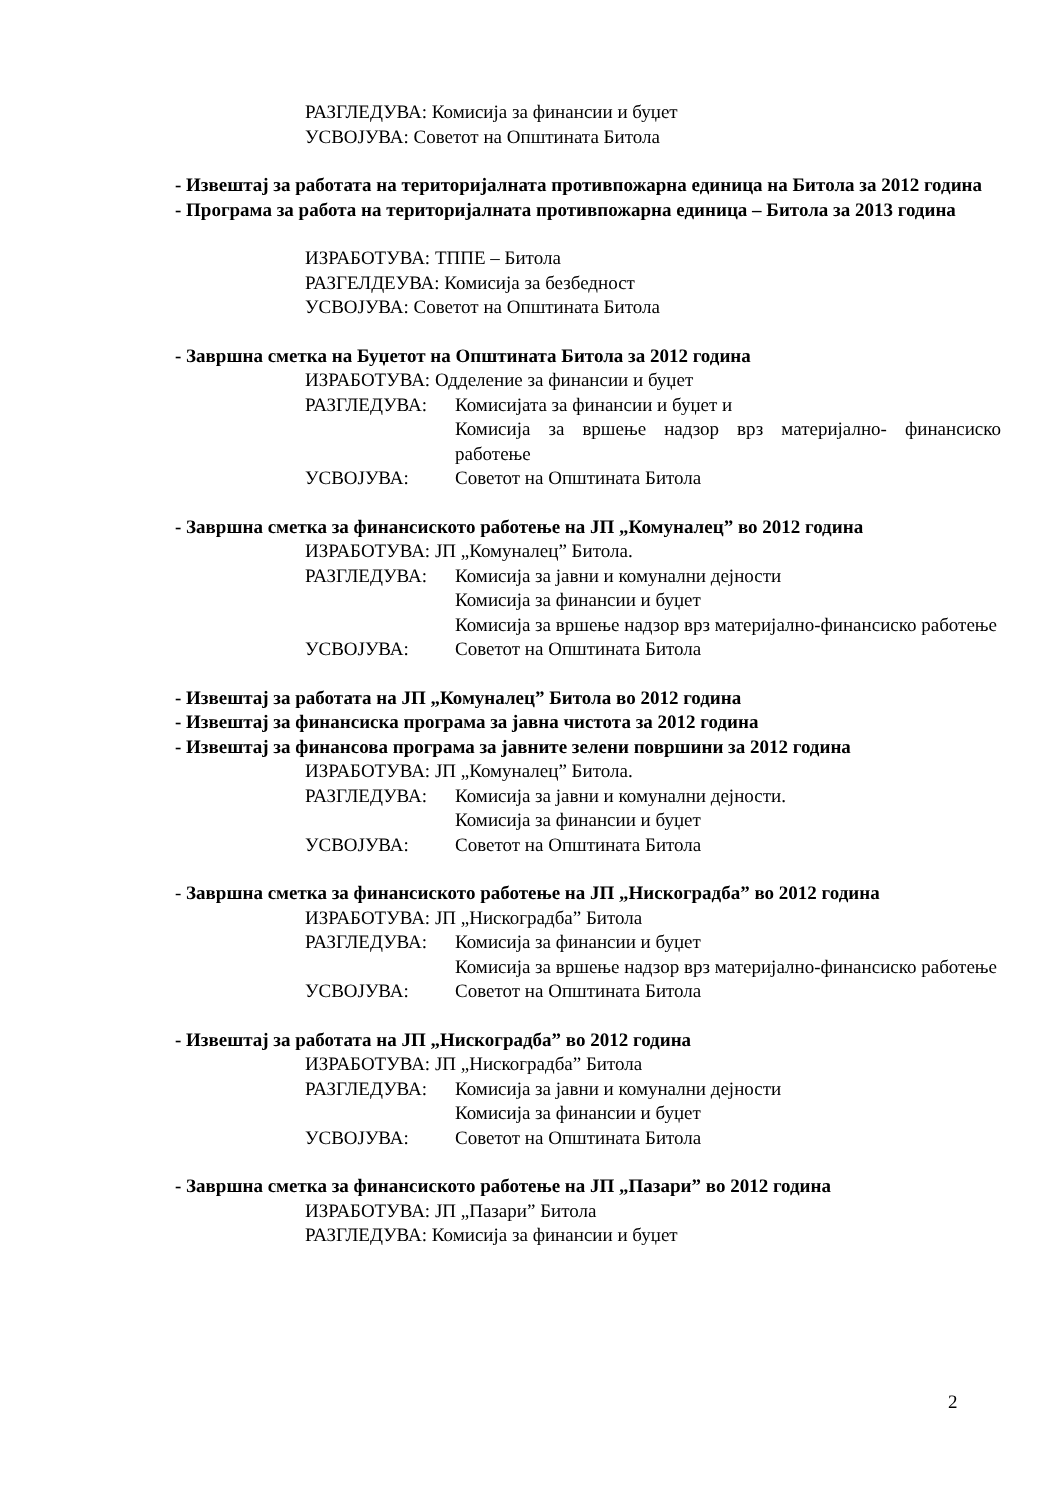РАЗГЛЕДУВА: Комисија за финансии и буџет
УСВОЈУВА: Советот на Општината Битола
- Извештај за работата на територијалната противпожарна единица на Битола за 2012 година
- Програма за работа на територијалната противпожарна единица – Битола за 2013 година
ИЗРАБОТУВА: ТППЕ – Битола
РАЗГЕЛДЕУВА: Комисија за безбедност
УСВОЈУВА: Советот на Општината Битола
- Завршна сметка на Буџетот на Општината Битола за 2012 година
ИЗРАБОТУВА: Одделение за финансии и буџет
РАЗГЛЕДУВА: Комисијата за финансии и буџет и
Комисија за вршење надзор врз материјално- финансиско работење
УСВОЈУВА: Советот на Општината Битола
- Завршна сметка за финансиското работење на ЈП „Комуналец” во 2012 година
ИЗРАБОТУВА: ЈП „Комуналец” Битола.
РАЗГЛЕДУВА: Комисија за јавни и комунални дејности
Комисија за финансии и буџет
Комисија за вршење надзор врз материјално-финансиско работење
УСВОЈУВА: Советот на Општината Битола
- Извештај за работата на ЈП „Комуналец” Битола во 2012 година
- Извештај за финансиска програма за јавна чистота за 2012 година
- Извештај за финансова програма за јавните зелени површини за 2012 година
ИЗРАБОТУВА: ЈП „Комуналец” Битола.
РАЗГЛЕДУВА: Комисија за јавни и комунални дејности.
Комисија за финансии и буџет
УСВОЈУВА: Советот на Општината Битола
- Завршна сметка за финансиското работење на ЈП „Нискоградба” во 2012 година
ИЗРАБОТУВА: ЈП „Нискоградба” Битола
РАЗГЛЕДУВА: Комисија за финансии и буџет
Комисија за вршење надзор врз материјално-финансиско работење
УСВОЈУВА: Советот на Општината Битола
- Извештај за работата на ЈП „Нискоградба” во 2012 година
ИЗРАБОТУВА: ЈП „Нискоградба” Битола
РАЗГЛЕДУВА: Комисија за јавни и комунални дејности
Комисија за финансии и буџет
УСВОЈУВА: Советот на Општината Битола
- Завршна сметка за финансиското работење на ЈП „Пазари” во 2012 година
ИЗРАБОТУВА: ЈП „Пазари” Битола
РАЗГЛЕДУВА: Комисија за финансии и буџет
2